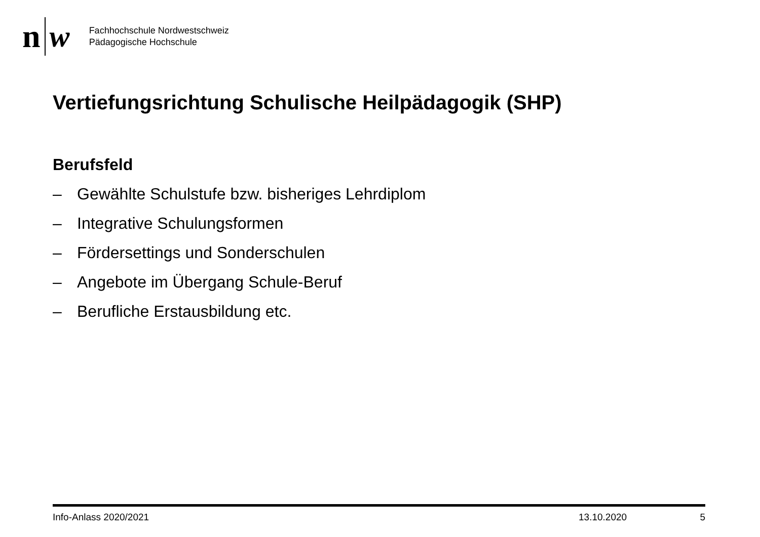n w
Fachhochschule Nordwestschweiz
Pädagogische Hochschule
Vertiefungsrichtung Schulische Heilpädagogik (SHP)
Berufsfeld
– Gewählte Schulstufe bzw. bisheriges Lehrdiplom
– Integrative Schulungsformen
– Fördersettings und Sonderschulen
– Angebote im Übergang Schule-Beruf
– Berufliche Erstausbildung etc.
Info-Anlass 2020/2021 13.10.2020 5